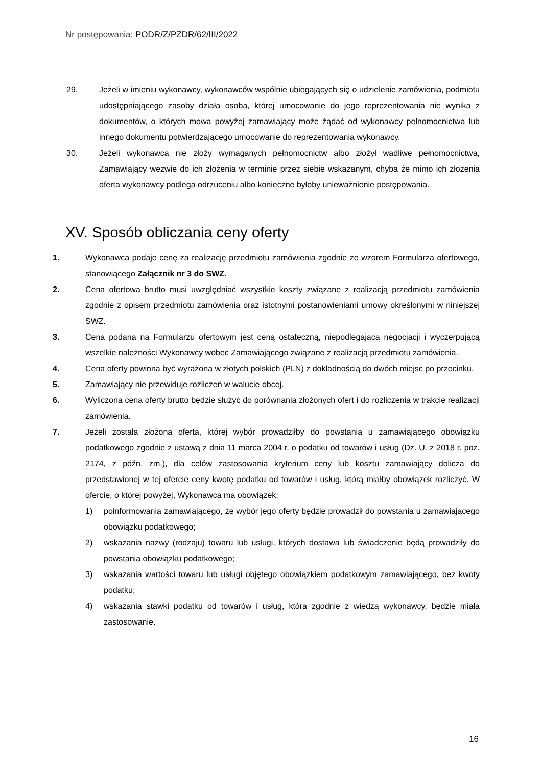Nr postępowania: PODR/Z/PZDR/62/III/2022
29. Jeżeli w imieniu wykonawcy, wykonawców wspólnie ubiegających się o udzielenie zamówienia, podmiotu udostępniającego zasoby działa osoba, której umocowanie do jego reprezentowania nie wynika z dokumentów, o których mowa powyżej zamawiający może żądać od wykonawcy pełnomocnictwa lub innego dokumentu potwierdzającego umocowanie do reprezentowania wykonawcy.
30. Jeżeli wykonawca nie złoży wymaganych pełnomocnictw albo złożył wadliwe pełnomocnictwa, Zamawiający wezwie do ich złożenia w terminie przez siebie wskazanym, chyba że mimo ich złożenia oferta wykonawcy podlega odrzuceniu albo konieczne byłoby unieważnienie postępowania.
XV. Sposób obliczania ceny oferty
1. Wykonawca podaje cenę za realizację przedmiotu zamówienia zgodnie ze wzorem Formularza ofertowego, stanowiącego Załącznik nr 3 do SWZ.
2. Cena ofertowa brutto musi uwzględniać wszystkie koszty związane z realizacją przedmiotu zamówienia zgodnie z opisem przedmiotu zamówienia oraz istotnymi postanowieniami umowy określonymi w niniejszej SWZ.
3. Cena podana na Formularzu ofertowym jest ceną ostateczną, niepodlegającą negocjacji i wyczerpującą wszelkie należności Wykonawcy wobec Zamawiającego związane z realizacją przedmiotu zamówienia.
4. Cena oferty powinna być wyrażona w złotych polskich (PLN) z dokładnością do dwóch miejsc po przecinku.
5. Zamawiający nie przewiduje rozliczeń w walucie obcej.
6. Wyliczona cena oferty brutto będzie służyć do porównania złożonych ofert i do rozliczenia w trakcie realizacji zamówienia.
7. Jeżeli została złożona oferta, której wybór prowadziłby do powstania u zamawiającego obowiązku podatkowego zgodnie z ustawą z dnia 11 marca 2004 r. o podatku od towarów i usług (Dz. U. z 2018 r. poz. 2174, z późn. zm.), dla celów zastosowania kryterium ceny lub kosztu zamawiający dolicza do przedstawionej w tej ofercie ceny kwotę podatku od towarów i usług, którą miałby obowiązek rozliczyć. W ofercie, o której powyżej, Wykonawca ma obowiązek:
1) poinformowania zamawiającego, że wybór jego oferty będzie prowadził do powstania u zamawiającego obowiązku podatkowego;
2) wskazania nazwy (rodzaju) towaru lub usługi, których dostawa lub świadczenie będą prowadziły do powstania obowiązku podatkowego;
3) wskazania wartości towaru lub usługi objętego obowiązkiem podatkowym zamawiającego, bez kwoty podatku;
4) wskazania stawki podatku od towarów i usług, która zgodnie z wiedzą wykonawcy, będzie miała zastosowanie.
16